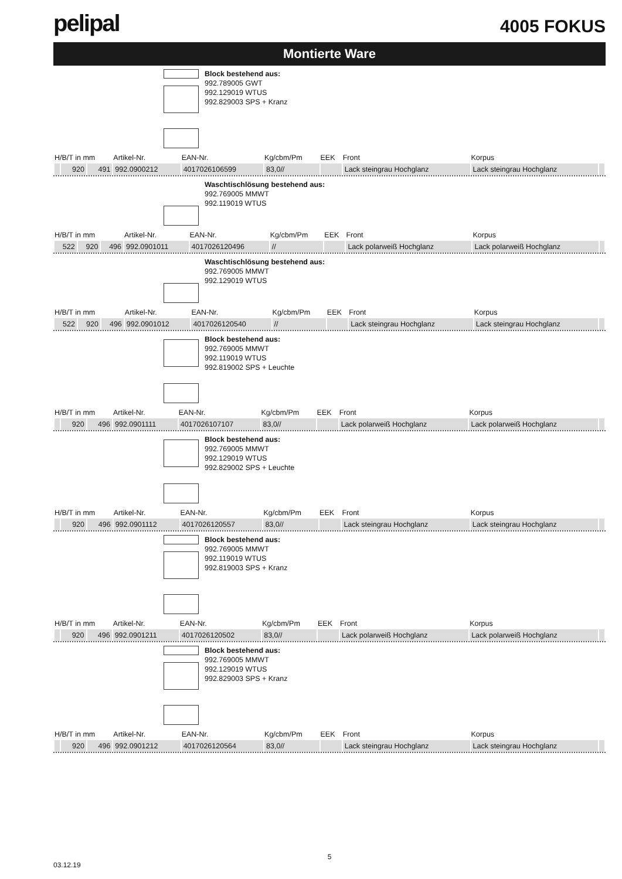pelipal
4005 FOKUS
Montierte Ware
Block bestehend aus:
992.789005 GWT
992.129019 WTUS
992.829003 SPS + Kranz
| H/B/T in mm | | | Artikel-Nr. | EAN-Nr. | Kg/cbm/Pm | EEK | Front | Korpus | |
| --- | --- | --- | --- | --- | --- | --- | --- | --- | --- |
| | 920 | 491 | 992.0900212 | 4017026106599 | 83,0// | | Lack steingrau Hochglanz | Lack steingrau Hochglanz | |
Waschtischlösung bestehend aus:
992.769005 MMWT
992.119019 WTUS
| H/B/T in mm | | | Artikel-Nr. | EAN-Nr. | Kg/cbm/Pm | EEK | Front | Korpus | |
| --- | --- | --- | --- | --- | --- | --- | --- | --- | --- |
| 522 | 920 | 496 | 992.0901011 | 4017026120496 | // | | Lack polarweiß Hochglanz | Lack polarweiß Hochglanz | |
Waschtischlösung bestehend aus:
992.769005 MMWT
992.129019 WTUS
| H/B/T in mm | | | Artikel-Nr. | EAN-Nr. | Kg/cbm/Pm | EEK | Front | Korpus | |
| --- | --- | --- | --- | --- | --- | --- | --- | --- | --- |
| 522 | 920 | 496 | 992.0901012 | 4017026120540 | // | | Lack steingrau Hochglanz | Lack steingrau Hochglanz | |
Block bestehend aus:
992.769005 MMWT
992.119019 WTUS
992.819002 SPS + Leuchte
| H/B/T in mm | | | Artikel-Nr. | EAN-Nr. | Kg/cbm/Pm | EEK | Front | Korpus | |
| --- | --- | --- | --- | --- | --- | --- | --- | --- | --- |
| | 920 | 496 | 992.0901111 | 4017026107107 | 83,0// | | Lack polarweiß Hochglanz | Lack polarweiß Hochglanz | |
Block bestehend aus:
992.769005 MMWT
992.129019 WTUS
992.829002 SPS + Leuchte
| H/B/T in mm | | | Artikel-Nr. | EAN-Nr. | Kg/cbm/Pm | EEK | Front | Korpus | |
| --- | --- | --- | --- | --- | --- | --- | --- | --- | --- |
| | 920 | 496 | 992.0901112 | 4017026120557 | 83,0// | | Lack steingrau Hochglanz | Lack steingrau Hochglanz | |
Block bestehend aus:
992.769005 MMWT
992.119019 WTUS
992.819003 SPS + Kranz
| H/B/T in mm | | | Artikel-Nr. | EAN-Nr. | Kg/cbm/Pm | EEK | Front | Korpus | |
| --- | --- | --- | --- | --- | --- | --- | --- | --- | --- |
| | 920 | 496 | 992.0901211 | 4017026120502 | 83,0// | | Lack polarweiß Hochglanz | Lack polarweiß Hochglanz | |
Block bestehend aus:
992.769005 MMWT
992.129019 WTUS
992.829003 SPS + Kranz
| H/B/T in mm | | | Artikel-Nr. | EAN-Nr. | Kg/cbm/Pm | EEK | Front | Korpus | |
| --- | --- | --- | --- | --- | --- | --- | --- | --- | --- |
| | 920 | 496 | 992.0901212 | 4017026120564 | 83,0// | | Lack steingrau Hochglanz | Lack steingrau Hochglanz | |
5
03.12.19